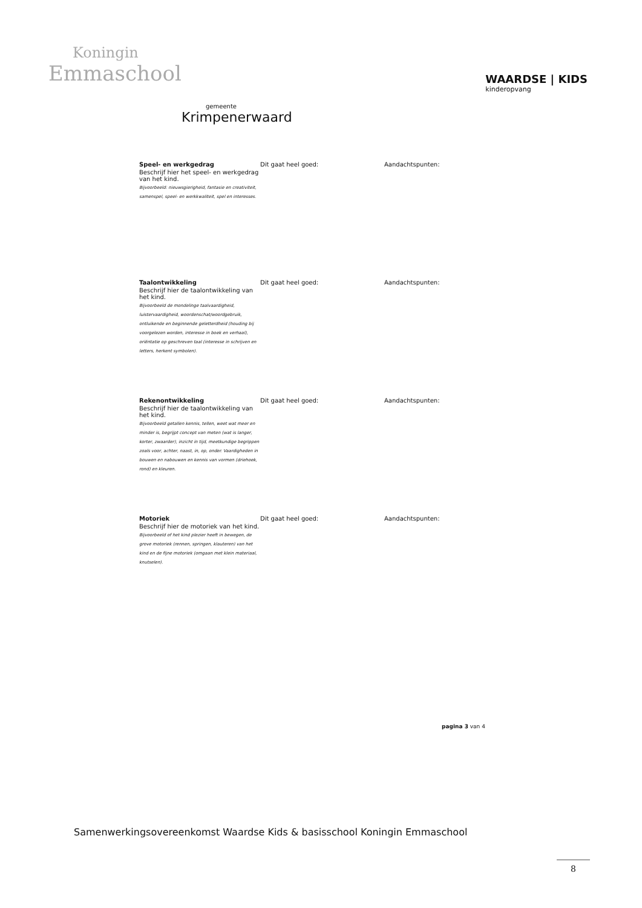Koningin
Emmaschool
WAARDSE | KIDS
kinderopvang
gemeente
Krimpenerwaard
Speel- en werkgedrag
Beschrijf hier het speel- en werkgedrag van het kind.
Bijvoorbeeld: nieuwsgierigheid, fantasie en creativiteit, samenspel, speel- en werkkwaliteit, spel en interesses.
Dit gaat heel goed: Aandachtspunten:
Taalontwikkeling
Beschrijf hier de taalontwikkeling van het kind.
Bijvoorbeeld de mondelinge taalvaardigheid, luistervaardigheid, woordenschat/woordgebruik, ontluikende en beginnende geletterdheid (houding bij voorgelezen worden, interesse in boek en verhaal), oriëntatie op geschreven taal (interesse in schrijven en letters, herkent symbolen).
Dit gaat heel goed: Aandachtspunten:
Rekenontwikkeling
Beschrijf hier de taalontwikkeling van het kind.
Bijvoorbeeld getallen kennis, tellen, weet wat meer en minder is, begrijpt concept van meten (wat is langer, korter, zwaarder), inzicht in tijd, meetkundige begrippen zoals voor, achter, naast, in, op, onder. Vaardigheden in bouwen en nabouwen en kennis van vormen (driehoek, rond) en kleuren.
Dit gaat heel goed: Aandachtspunten:
Motoriek
Beschrijf hier de motoriek van het kind.
Bijvoorbeeld of het kind plezier heeft in bewegen, de grove motoriek (rennen, springen, klauteren) van het kind en de fijne motoriek (omgaan met klein materiaal, knutselen).
Dit gaat heel goed: Aandachtspunten:
pagina 3 van 4
Samenwerkingsovereenkomst Waardse Kids & basisschool Koningin Emmaschool
8